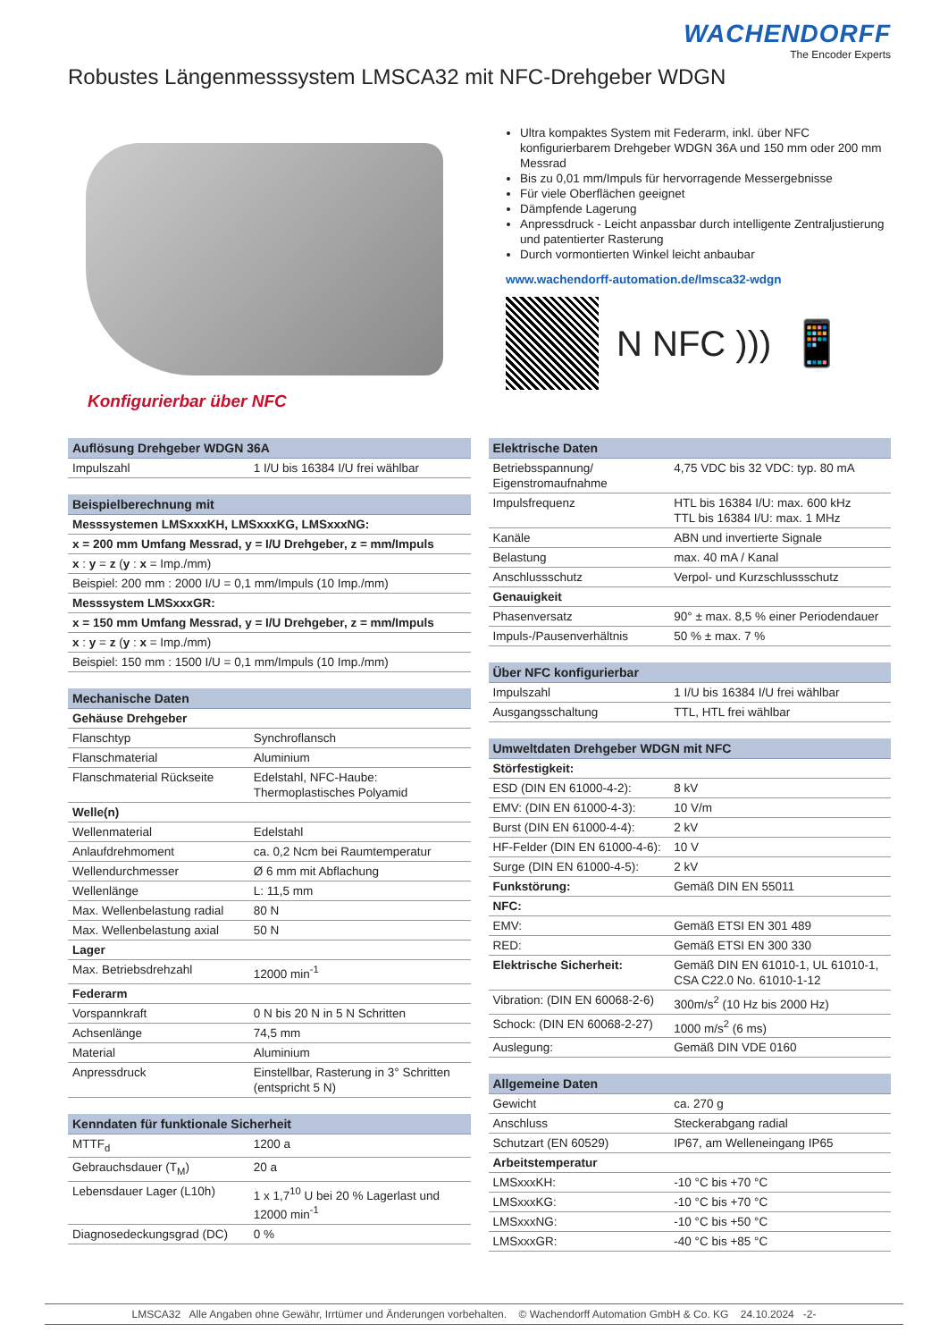WACHENDORFF
The Encoder Experts
Robustes Längenmesssystem LMSCA32 mit NFC-Drehgeber WDGN
Konfigurierbar über NFC
Ultra kompaktes System mit Federarm, inkl. über NFC konfigurierbarem Drehgeber WDGN 36A und 150 mm oder 200 mm Messrad
Bis zu 0,01 mm/Impuls für hervorragende Messergebnisse
Für viele Oberflächen geeignet
Dämpfende Lagerung
Anpressdruck - Leicht anpassbar durch intelligente Zentraljustierung und patentierter Rasterung
Durch vormontierten Winkel leicht anbaubar
www.wachendorff-automation.de/lmsca32-wdgn
N NFC )))
📱
| Auflösung Drehgeber WDGN 36A | |
| --- | --- |
| Impulszahl | 1 I/U bis 16384 I/U frei wählbar |
| Beispielberechnung mit |
| --- |
| Messsystemen LMSxxxKH, LMSxxxKG, LMSxxxNG: |
| x = 200 mm Umfang Messrad, y = I/U Drehgeber, z = mm/Impuls |
| x : y = z ( y : x = Imp./mm) |
| Beispiel: 200 mm : 2000 I/U = 0,1 mm/Impuls (10 Imp./mm) |
| Messsystem LMSxxxGR: |
| x = 150 mm Umfang Messrad, y = I/U Drehgeber, z = mm/Impuls |
| x : y = z ( y : x = Imp./mm) |
| Beispiel: 150 mm : 1500 I/U = 0,1 mm/Impuls (10 Imp./mm) |
| Mechanische Daten | |
| --- | --- |
| Gehäuse Drehgeber | |
| Flanschtyp | Synchroflansch |
| Flanschmaterial | Aluminium |
| Flanschmaterial Rückseite | Edelstahl, NFC-Haube: Thermoplastisches Polyamid |
| Welle(n) | |
| Wellenmaterial | Edelstahl |
| Anlaufdrehmoment | ca. 0,2 Ncm bei Raumtemperatur |
| Wellendurchmesser | Ø 6 mm mit Abflachung |
| Wellenlänge | L: 11,5 mm |
| Max. Wellenbelastung radial | 80 N |
| Max. Wellenbelastung axial | 50 N |
| Lager | |
| Max. Betriebsdrehzahl | 12000 min<sup>-1</sup> |
| Federarm | |
| Vorspannkraft | 0 N bis 20 N in 5 N Schritten |
| Achsenlänge | 74,5 mm |
| Material | Aluminium |
| Anpressdruck | Einstellbar, Rasterung in 3° Schritten (entspricht 5 N) |
| Kenndaten für funktionale Sicherheit | |
| --- | --- |
| MTTF<sub>d</sub> | 1200 a |
| Gebrauchsdauer (T<sub>M</sub>) | 20 a |
| Lebensdauer Lager (L10h) | 1 x 1,7<sup>10</sup> U bei 20 % Lagerlast und 12000 min<sup>-1</sup> |
| Diagnosedeckungsgrad (DC) | 0 % |
| Elektrische Daten | |
| --- | --- |
| Betriebsspannung/ Eigenstromaufnahme | 4,75 VDC bis 32 VDC: typ. 80 mA |
| Impulsfrequenz | HTL bis 16384 I/U: max. 600 kHz TTL bis 16384 I/U: max. 1 MHz |
| Kanäle | ABN und invertierte Signale |
| Belastung | max. 40 mA / Kanal |
| Anschlussschutz | Verpol- und Kurzschlussschutz |
| Genauigkeit | |
| Phasenversatz | 90° ± max. 8,5 % einer Periodendauer |
| Impuls-/Pausenverhältnis | 50 % ± max. 7 % |
| Über NFC konfigurierbar | |
| --- | --- |
| Impulszahl | 1 I/U bis 16384 I/U frei wählbar |
| Ausgangsschaltung | TTL, HTL frei wählbar |
| Umweltdaten Drehgeber WDGN mit NFC | |
| --- | --- |
| Störfestigkeit: | |
| ESD (DIN EN 61000-4-2): | 8 kV |
| EMV: (DIN EN 61000-4-3): | 10 V/m |
| Burst (DIN EN 61000-4-4): | 2 kV |
| HF-Felder (DIN EN 61000-4-6): | 10 V |
| Surge (DIN EN 61000-4-5): | 2 kV |
| Funkstörung: | Gemäß DIN EN 55011 |
| NFC: | |
| EMV: | Gemäß ETSI EN 301 489 |
| RED: | Gemäß ETSI EN 300 330 |
| Elektrische Sicherheit: | Gemäß DIN EN 61010-1, UL 61010-1, CSA C22.0 No. 61010-1-12 |
| Vibration: (DIN EN 60068-2-6) | 300m/s<sup>2</sup> (10 Hz bis 2000 Hz) |
| Schock: (DIN EN 60068-2-27) | 1000 m/s<sup>2</sup> (6 ms) |
| Auslegung: | Gemäß DIN VDE 0160 |
| Allgemeine Daten | |
| --- | --- |
| Gewicht | ca. 270 g |
| Anschluss | Steckerabgang radial |
| Schutzart (EN 60529) | IP67, am Welleneingang IP65 |
| Arbeitstemperatur | |
| LMSxxxKH: | -10 °C bis +70 °C |
| LMSxxxKG: | -10 °C bis +70 °C |
| LMSxxxNG: | -10 °C bis +50 °C |
| LMSxxxGR: | -40 °C bis +85 °C |
LMSCA32 Alle Angaben ohne Gewähr, Irrtümer und Änderungen vorbehalten. © Wachendorff Automation GmbH & Co. KG 24.10.2024 -2-